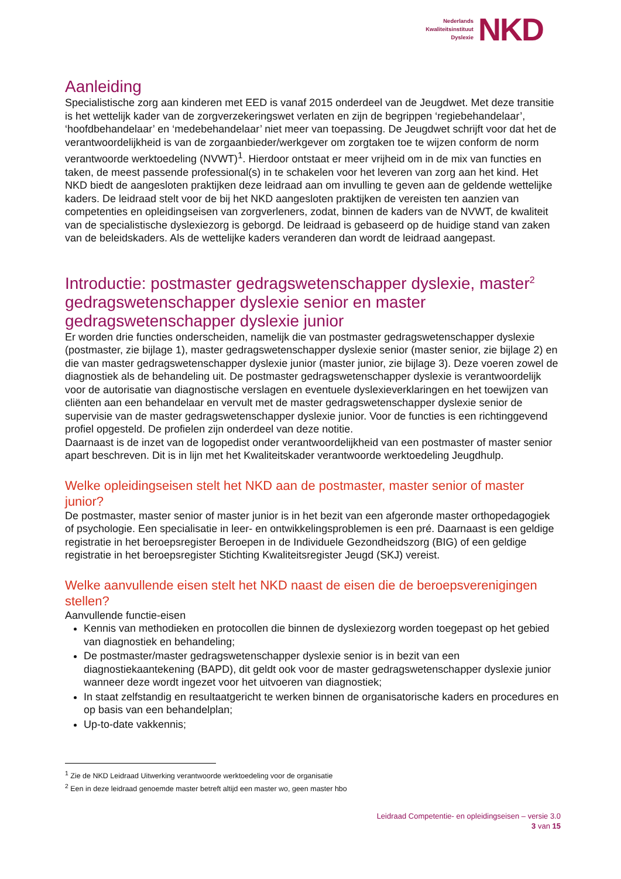Nederlands
Kwaliteitsinstituut
Dyslexie
NKD
Aanleiding
Specialistische zorg aan kinderen met EED is vanaf 2015 onderdeel van de Jeugdwet. Met deze transitie is het wettelijk kader van de zorgverzekeringswet verlaten en zijn de begrippen ‘regiebehandelaar’, ‘hoofdbehandelaar’ en ‘medebehandelaar’ niet meer van toepassing. De Jeugdwet schrijft voor dat het de verantwoordelijkheid is van de zorgaanbieder/werkgever om zorgtaken toe te wijzen conform de norm verantwoorde werktoedeling (NVWT)<sup>1</sup>. Hierdoor ontstaat er meer vrijheid om in de mix van functies en taken, de meest passende professional(s) in te schakelen voor het leveren van zorg aan het kind. Het NKD biedt de aangesloten praktijken deze leidraad aan om invulling te geven aan de geldende wettelijke kaders. De leidraad stelt voor de bij het NKD aangesloten praktijken de vereisten ten aanzien van competenties en opleidingseisen van zorgverleners, zodat, binnen de kaders van de NVWT, de kwaliteit van de specialistische dyslexiezorg is geborgd. De leidraad is gebaseerd op de huidige stand van zaken van de beleidskaders. Als de wettelijke kaders veranderen dan wordt de leidraad aangepast.
Introductie: postmaster gedragswetenschapper dyslexie, master<sup>2</sup> gedragswetenschapper dyslexie senior en master gedragswetenschapper dyslexie junior
Er worden drie functies onderscheiden, namelijk die van postmaster gedragswetenschapper dyslexie (postmaster, zie bijlage 1), master gedragswetenschapper dyslexie senior (master senior, zie bijlage 2) en die van master gedragswetenschapper dyslexie junior (master junior, zie bijlage 3). Deze voeren zowel de diagnostiek als de behandeling uit. De postmaster gedragswetenschapper dyslexie is verantwoordelijk voor de autorisatie van diagnostische verslagen en eventuele dyslexieverklaringen en het toewijzen van cliënten aan een behandelaar en vervult met de master gedragswetenschapper dyslexie senior de supervisie van de master gedragswetenschapper dyslexie junior. Voor de functies is een richtinggevend profiel opgesteld. De profielen zijn onderdeel van deze notitie.
Daarnaast is de inzet van de logopedist onder verantwoordelijkheid van een postmaster of master senior apart beschreven. Dit is in lijn met het Kwaliteitskader verantwoorde werktoedeling Jeugdhulp.
Welke opleidingseisen stelt het NKD aan de postmaster, master senior of master junior?
De postmaster, master senior of master junior is in het bezit van een afgeronde master orthopedagogiek of psychologie. Een specialisatie in leer- en ontwikkelingsproblemen is een pré. Daarnaast is een geldige registratie in het beroepsregister Beroepen in de Individuele Gezondheidszorg (BIG) of een geldige registratie in het beroepsregister Stichting Kwaliteitsregister Jeugd (SKJ) vereist.
Welke aanvullende eisen stelt het NKD naast de eisen die de beroepsverenigingen stellen?
Aanvullende functie-eisen
Kennis van methodieken en protocollen die binnen de dyslexiezorg worden toegepast op het gebied van diagnostiek en behandeling;
De postmaster/master gedragswetenschapper dyslexie senior is in bezit van een diagnostiekaantekening (BAPD), dit geldt ook voor de master gedragswetenschapper dyslexie junior wanneer deze wordt ingezet voor het uitvoeren van diagnostiek;
In staat zelfstandig en resultaatgericht te werken binnen de organisatorische kaders en procedures en op basis van een behandelplan;
Up-to-date vakkennis;
<sup>1</sup> Zie de NKD Leidraad Uitwerking verantwoorde werktoedeling voor de organisatie
<sup>2</sup> Een in deze leidraad genoemde master betreft altijd een master wo, geen master hbo
Leidraad Competentie- en opleidingseisen – versie 3.0
3 van 15